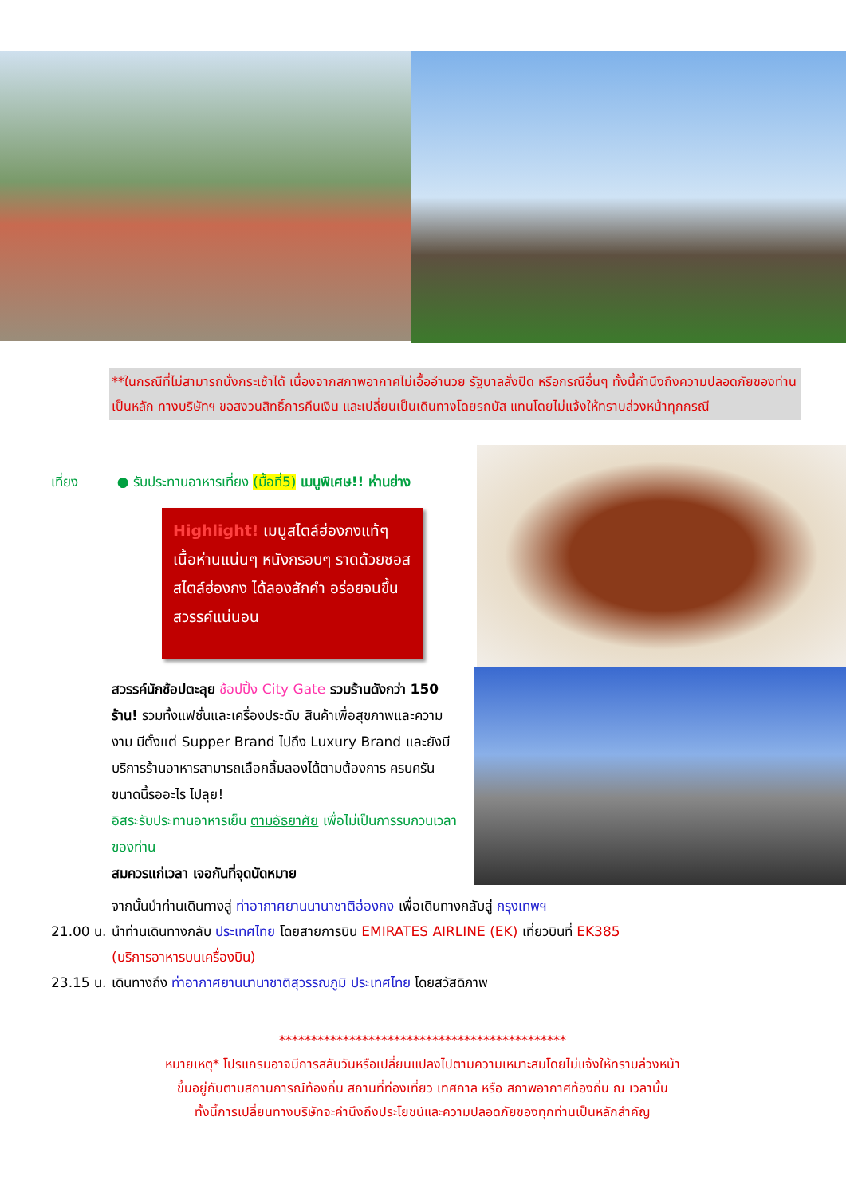**ในกรณีที่ไม่สามารถนั่งกระเช้าได้ เนื่องจากสภาพอากาศไม่เอื้ออำนวย รัฐบาลสั่งปิด หรือกรณีอื่นๆ ทั้งนี้คำนึงถึงความปลอดภัยของท่านเป็นหลัก ทางบริษัทฯ ขอสงวนสิทธิ์การคืนเงิน และเปลี่ยนเป็นเดินทางโดยรถบัส แทนโดยไม่แจ้งให้ทราบล่วงหน้าทุกกรณี
เที่ยง ● รับประทานอาหารเที่ยง (มื้อที่5) เมนูพิเศษ!! ห่านย่าง
Highlight! เมนูสไตล์ฮ่องกงแท้ๆ เนื้อห่านแน่นๆ หนังกรอบๆ ราดด้วยซอสสไตล์ฮ่องกง ได้ลองสักคำ อร่อยจนขึ้นสวรรค์แน่นอน
สวรรค์นักช้อปตะลุย ช้อปปิ้ง City Gate รวมร้านดังกว่า 150 ร้าน! รวมทั้งแฟชั่นและเครื่องประดับ สินค้าเพื่อสุขภาพและความงาม มีตั้งแต่ Supper Brand ไปถึง Luxury Brand และยังมีบริการร้านอาหารสามารถเลือกลิ้มลองได้ตามต้องการ ครบครันขนาดนี้รออะไร ไปลุย!
อิสระรับประทานอาหารเย็น ตามอัธยาศัย เพื่อไม่เป็นการรบกวนเวลาของท่าน
สมควรแก่เวลา เจอกันที่จุดนัดหมาย
จากนั้นนำท่านเดินทางสู่ ท่าอากาศยานนานาชาติฮ่องกง เพื่อเดินทางกลับสู่ กรุงเทพฯ
21.00 น. นำท่านเดินทางกลับ ประเทศไทย โดยสายการบิน EMIRATES AIRLINE (EK) เที่ยวบินที่ EK385
(บริการอาหารบนเครื่องบิน)
23.15 น. เดินทางถึง ท่าอากาศยานนานาชาติสุวรรณภูมิ ประเทศไทย โดยสวัสดิภาพ
*********************************************
หมายเหตุ* โปรแกรมอาจมีการสลับวันหรือเปลี่ยนแปลงไปตามความเหมาะสมโดยไม่แจ้งให้ทราบล่วงหน้า
ขึ้นอยู่กับตามสถานการณ์ท้องถิ่น สถานที่ท่องเที่ยว เทศกาล หรือ สภาพอากาศท้องถิ่น ณ เวลานั้น
ทั้งนี้การเปลี่ยนทางบริษัทจะคำนึงถึงประโยชน์และความปลอดภัยของทุกท่านเป็นหลักสำคัญ